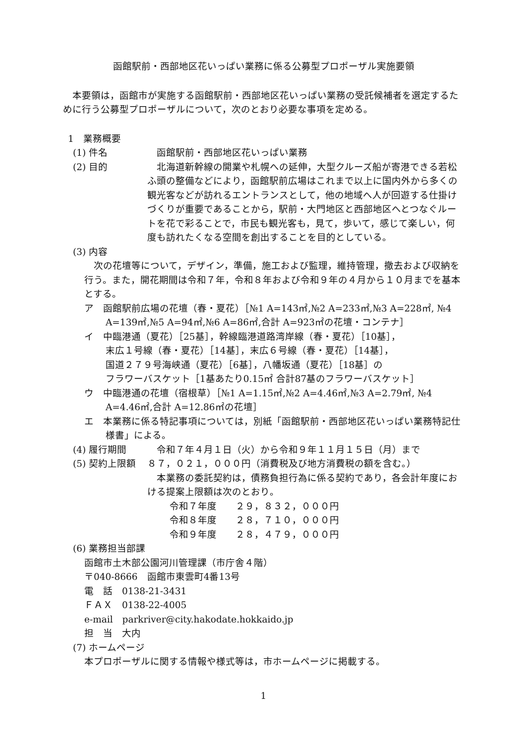函館駅前・西部地区花いっぱい業務に係る公募型プロポーザル実施要領
　本要領は，函館市が実施する函館駅前・西部地区花いっぱい業務の受託候補者を選定するために行う公募型プロポーザルについて，次のとおり必要な事項を定める。
1　業務概要
(1) 件名　函館駅前・西部地区花いっぱい業務
(2) 目的　北海道新幹線の開業や札幌への延伸，大型クルーズ船が寄港できる若松ふ頭の整備などにより，函館駅前広場はこれまで以上に国内外から多くの観光客などが訪れるエントランスとして，他の地域へ人が回遊する仕掛けづくりが重要であることから，駅前・大門地区と西部地区へとつなぐルートを花で彩ることで，市民も観光客も，見て，歩いて，感じて楽しい，何度も訪れたくなる空間を創出することを目的としている。
(3) 内容
　次の花壇等について，デザイン，準備，施工および監理，維持管理，撤去および収納を行う。また，開花期間は令和７年，令和８年および令和９年の４月から１０月までを基本とする。
ア　函館駅前広場の花壇（春・夏花）［№1 A=143㎡,№2 A=233㎡,№3 A=228㎡, №4 A=139㎡,№5 A=94㎡,№6 A=86㎡,合計 A=923㎡の花壇・コンテナ］
イ　中臨港通（夏花）［25基］，幹線臨港道路湾岸線（春・夏花）［10基］，
末広１号線（春・夏花）［14基］，末広６号線（春・夏花）［14基］，
国道２７９号海峡通（夏花）［6基］，八幡坂通（夏花）［18基］の
フラワーバスケット［1基あたり0.15㎡ 合計87基のフラワーバスケット］
ウ　中臨港通の花壇（宿根草）［№1 A=1.15㎡,№2 A=4.46㎡,№3 A=2.79㎡, №4 A=4.46㎡,合計 A=12.86㎡の花壇］
エ　本業務に係る特記事項については，別紙「函館駅前・西部地区花いっぱい業務特記仕様書」による。
(4) 履行期間　令和７年４月１日（火）から令和９年１１月１５日（月）まで
(5) 契約上限額 ８７，０２１，０００円（消費税及び地方消費税の額を含む。）
　本業務の委託契約は，債務負担行為に係る契約であり，各会計年度における提案上限額は次のとおり。
令和７年度　　２９，８３２，０００円
令和８年度　　２８，７１０，０００円
令和９年度　　２８，４７９，０００円
(6) 業務担当部課
函館市土木部公園河川管理課（市庁舎４階）
〒040-8666　函館市東雲町4番13号
電　話　0138-21-3431
ＦＡＸ　0138-22-4005
e-mail　parkriver@city.hakodate.hokkaido.jp
担　当　大内
(7) ホームページ
本プロポーザルに関する情報や様式等は，市ホームページに掲載する。
1